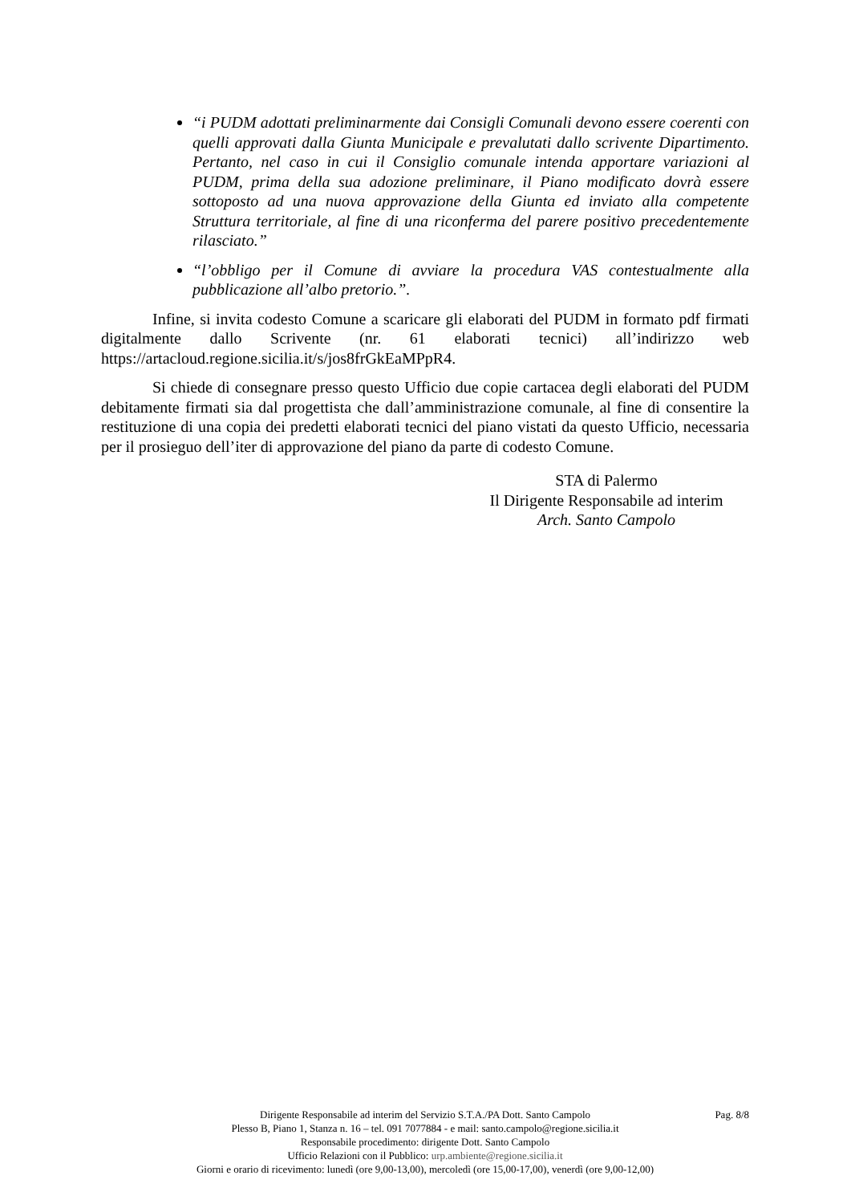“i PUDM adottati preliminarmente dai Consigli Comunali devono essere coerenti con quelli approvati dalla Giunta Municipale e prevalutati dallo scrivente Dipartimento. Pertanto, nel caso in cui il Consiglio comunale intenda apportare variazioni al PUDM, prima della sua adozione preliminare, il Piano modificato dovrà essere sottoposto ad una nuova approvazione della Giunta ed inviato alla competente Struttura territoriale, al fine di una riconferma del parere positivo precedentemente rilasciato.”
“l’obbligo per il Comune di avviare la procedura VAS contestualmente alla pubblicazione all’albo pretorio.”.
Infine, si invita codesto Comune a scaricare gli elaborati del PUDM in formato pdf firmati digitalmente dallo Scrivente (nr. 61 elaborati tecnici) all’indirizzo web https://artacloud.regione.sicilia.it/s/jos8frGkEaMPpR4.
Si chiede di consegnare presso questo Ufficio due copie cartacea degli elaborati del PUDM debitamente firmati sia dal progettista che dall’amministrazione comunale, al fine di consentire la restituzione di una copia dei predetti elaborati tecnici del piano vistati da questo Ufficio, necessaria per il prosieguo dell’iter di approvazione del piano da parte di codesto Comune.
STA di Palermo
Il Dirigente Responsabile ad interim
Arch. Santo Campolo
Pag. 8/8 Dirigente Responsabile ad interim del Servizio S.T.A./PA Dott. Santo Campolo
Plesso B, Piano 1, Stanza n. 16 – tel. 091 7077884 - e mail: santo.campolo@regione.sicilia.it
Responsabile procedimento: dirigente Dott. Santo Campolo
Ufficio Relazioni con il Pubblico: urp.ambiente@regione.sicilia.it
Giorni e orario di ricevimento: lunedì (ore 9,00-13,00), mercoledì (ore 15,00-17,00), venerdì (ore 9,00-12,00)